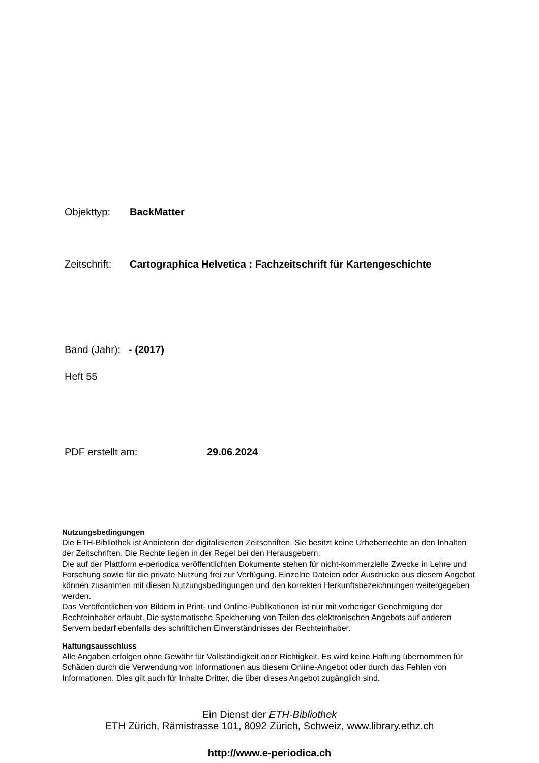Objekttyp: BackMatter
Zeitschrift: Cartographica Helvetica : Fachzeitschrift für Kartengeschichte
Band (Jahr): - (2017)
Heft 55
PDF erstellt am: 29.06.2024
Nutzungsbedingungen
Die ETH-Bibliothek ist Anbieterin der digitalisierten Zeitschriften. Sie besitzt keine Urheberrechte an den Inhalten der Zeitschriften. Die Rechte liegen in der Regel bei den Herausgebern.
Die auf der Plattform e-periodica veröffentlichten Dokumente stehen für nicht-kommerzielle Zwecke in Lehre und Forschung sowie für die private Nutzung frei zur Verfügung. Einzelne Dateien oder Ausdrucke aus diesem Angebot können zusammen mit diesen Nutzungsbedingungen und den korrekten Herkunftsbezeichnungen weitergegeben werden.
Das Veröffentlichen von Bildern in Print- und Online-Publikationen ist nur mit vorheriger Genehmigung der Rechteinhaber erlaubt. Die systematische Speicherung von Teilen des elektronischen Angebots auf anderen Servern bedarf ebenfalls des schriftlichen Einverständnisses der Rechteinhaber.
Haftungsausschluss
Alle Angaben erfolgen ohne Gewähr für Vollständigkeit oder Richtigkeit. Es wird keine Haftung übernommen für Schäden durch die Verwendung von Informationen aus diesem Online-Angebot oder durch das Fehlen von Informationen. Dies gilt auch für Inhalte Dritter, die über dieses Angebot zugänglich sind.
Ein Dienst der ETH-Bibliothek
ETH Zürich, Rämistrasse 101, 8092 Zürich, Schweiz, www.library.ethz.ch
http://www.e-periodica.ch